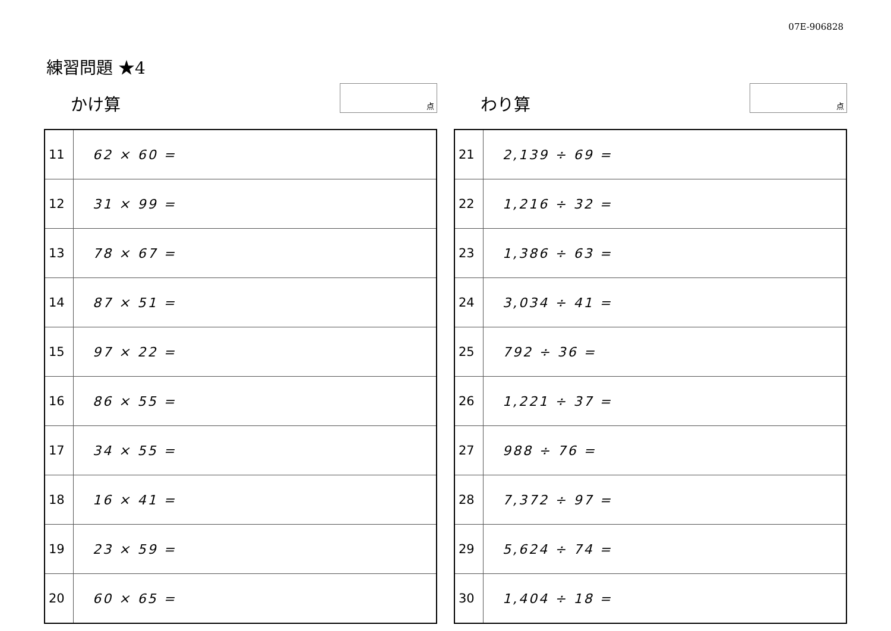07E-906828
練習問題 ★4
かけ算
点
| 11 | 62 × 60 = |
| 12 | 31 × 99 = |
| 13 | 78 × 67 = |
| 14 | 87 × 51 = |
| 15 | 97 × 22 = |
| 16 | 86 × 55 = |
| 17 | 34 × 55 = |
| 18 | 16 × 41 = |
| 19 | 23 × 59 = |
| 20 | 60 × 65 = |
わり算
点
| 21 | 2,139 ÷ 69 = |
| 22 | 1,216 ÷ 32 = |
| 23 | 1,386 ÷ 63 = |
| 24 | 3,034 ÷ 41 = |
| 25 | 792 ÷ 36 = |
| 26 | 1,221 ÷ 37 = |
| 27 | 988 ÷ 76 = |
| 28 | 7,372 ÷ 97 = |
| 29 | 5,624 ÷ 74 = |
| 30 | 1,404 ÷ 18 = |